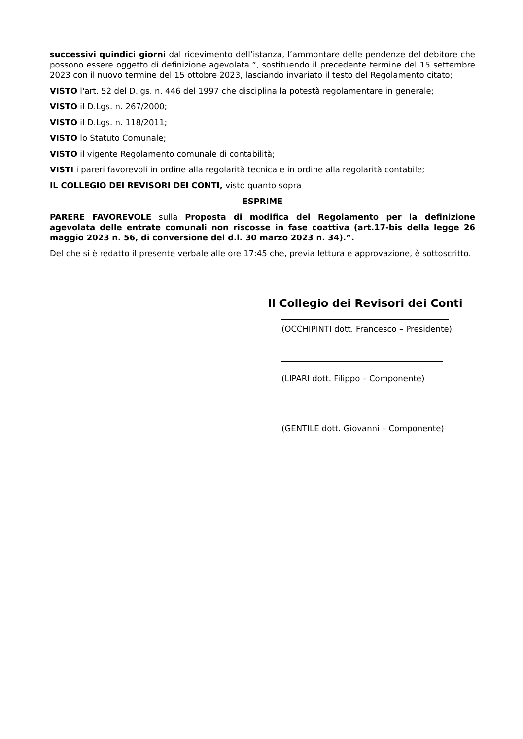successivi quindici giorni dal ricevimento dell’istanza, l’ammontare delle pendenze del debitore che possono essere oggetto di definizione agevolata.”, sostituendo il precedente termine del 15 settembre 2023 con il nuovo termine del 15 ottobre 2023, lasciando invariato il testo del Regolamento citato;
VISTO l'art. 52 del D.lgs. n. 446 del 1997 che disciplina la potestà regolamentare in generale;
VISTO il D.Lgs. n. 267/2000;
VISTO il D.Lgs. n. 118/2011;
VISTO lo Statuto Comunale;
VISTO il vigente Regolamento comunale di contabilità;
VISTI i pareri favorevoli in ordine alla regolarità tecnica e in ordine alla regolarità contabile;
IL COLLEGIO DEI REVISORI DEI CONTI, visto quanto sopra
ESPRIME
PARERE FAVOREVOLE sulla Proposta di modifica del Regolamento per la definizione agevolata delle entrate comunali non riscosse in fase coattiva (art.17-bis della legge 26 maggio 2023 n. 56, di conversione del d.l. 30 marzo 2023 n. 34).”.
Del che si è redatto il presente verbale alle ore 17:45 che, previa lettura e approvazione, è sottoscritto.
Il Collegio dei Revisori dei Conti
(OCCHIPINTI dott. Francesco – Presidente)
(LIPARI dott. Filippo – Componente)
(GENTILE dott. Giovanni – Componente)